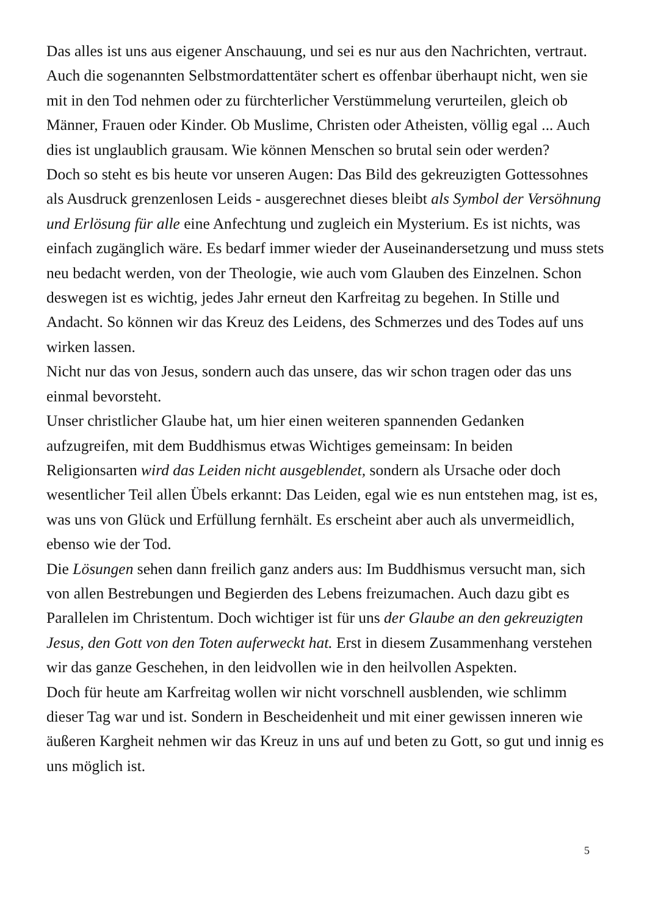Das alles ist uns aus eigener Anschauung, und sei es nur aus den Nachrichten, vertraut. Auch die sogenannten Selbstmordattentäter schert es offenbar überhaupt nicht, wen sie mit in den Tod nehmen oder zu fürchterlicher Verstümmelung verurteilen, gleich ob Männer, Frauen oder Kinder. Ob Muslime, Christen oder Atheisten, völlig egal ... Auch dies ist unglaublich grausam. Wie können Menschen so brutal sein oder werden?
Doch so steht es bis heute vor unseren Augen: Das Bild des gekreuzigten Gottessohnes als Ausdruck grenzenlosen Leids - ausgerechnet dieses bleibt als Symbol der Versöhnung und Erlösung für alle eine Anfechtung und zugleich ein Mysterium. Es ist nichts, was einfach zugänglich wäre. Es bedarf immer wieder der Auseinandersetzung und muss stets neu bedacht werden, von der Theologie, wie auch vom Glauben des Einzelnen. Schon deswegen ist es wichtig, jedes Jahr erneut den Karfreitag zu begehen. In Stille und Andacht. So können wir das Kreuz des Leidens, des Schmerzes und des Todes auf uns wirken lassen.
Nicht nur das von Jesus, sondern auch das unsere, das wir schon tragen oder das uns einmal bevorsteht.
Unser christlicher Glaube hat, um hier einen weiteren spannenden Gedanken aufzugreifen, mit dem Buddhismus etwas Wichtiges gemeinsam: In beiden Religionsarten wird das Leiden nicht ausgeblendet, sondern als Ursache oder doch wesentlicher Teil allen Übels erkannt: Das Leiden, egal wie es nun entstehen mag, ist es, was uns von Glück und Erfüllung fernhält. Es erscheint aber auch als unvermeidlich, ebenso wie der Tod.
Die Lösungen sehen dann freilich ganz anders aus: Im Buddhismus versucht man, sich von allen Bestrebungen und Begierden des Lebens freizumachen. Auch dazu gibt es Parallelen im Christentum. Doch wichtiger ist für uns der Glaube an den gekreuzigten Jesus, den Gott von den Toten auferweckt hat. Erst in diesem Zusammenhang verstehen wir das ganze Geschehen, in den leidvollen wie in den heilvollen Aspekten.
Doch für heute am Karfreitag wollen wir nicht vorschnell ausblenden, wie schlimm dieser Tag war und ist. Sondern in Bescheidenheit und mit einer gewissen inneren wie äußeren Kargheit nehmen wir das Kreuz in uns auf und beten zu Gott, so gut und innig es uns möglich ist.
5